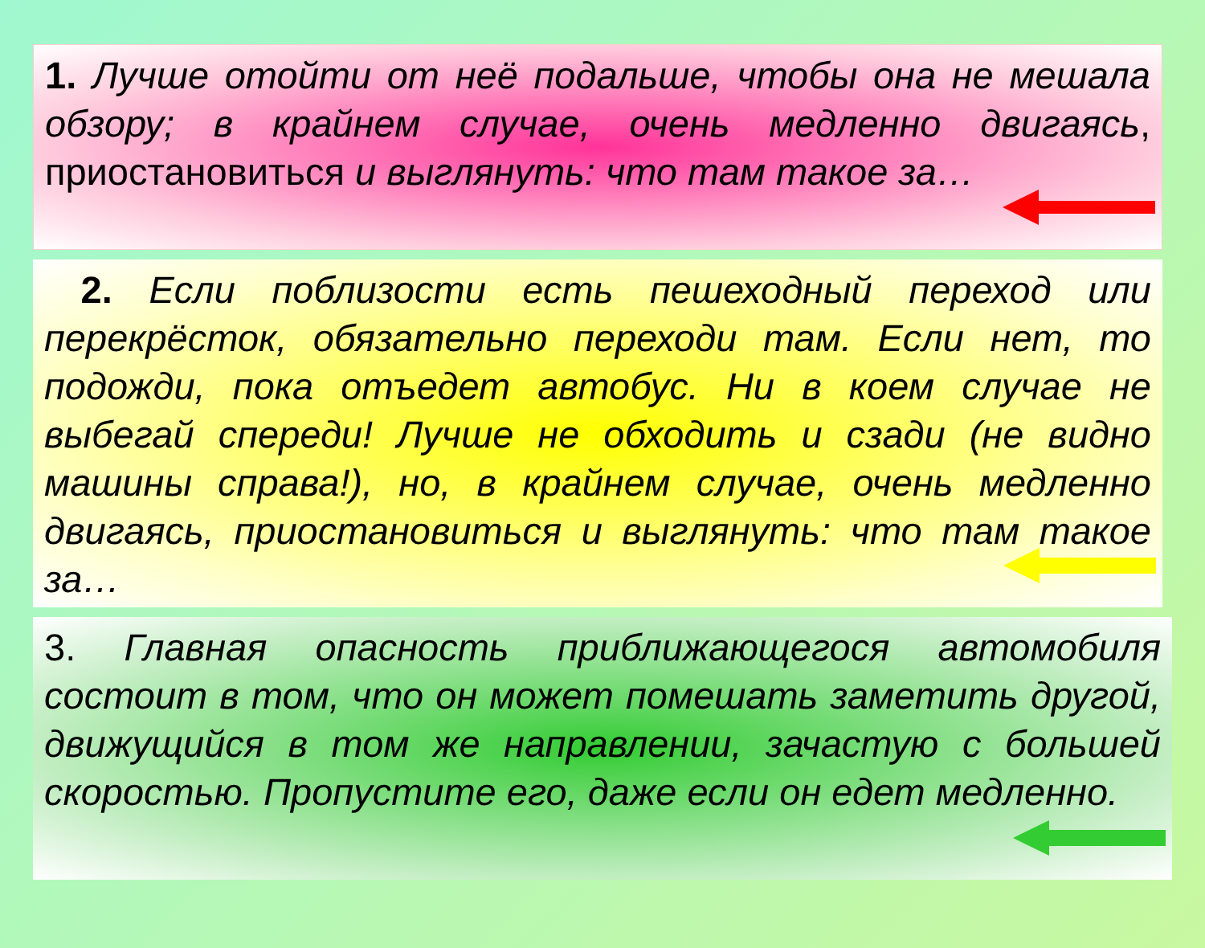1. Лучше отойти от неё подальше, чтобы она не мешала обзору; в крайнем случае, очень медленно двигаясь, приостановиться и выглянуть: что там такое за…
2. Если поблизости есть пешеходный переход или перекрёсток, обязательно переходи там. Если нет, то подожди, пока отъедет автобус. Ни в коем случае не выбегай спереди! Лучше не обходить и сзади (не видно машины справа!), но, в крайнем случае, очень медленно двигаясь, приостановиться и выглянуть: что там такое за…
3. Главная опасность приближающегося автомобиля состоит в том, что он может помешать заметить другой, движущийся в том же направлении, зачастую с большей скоростью. Пропустите его, даже если он едет медленно.